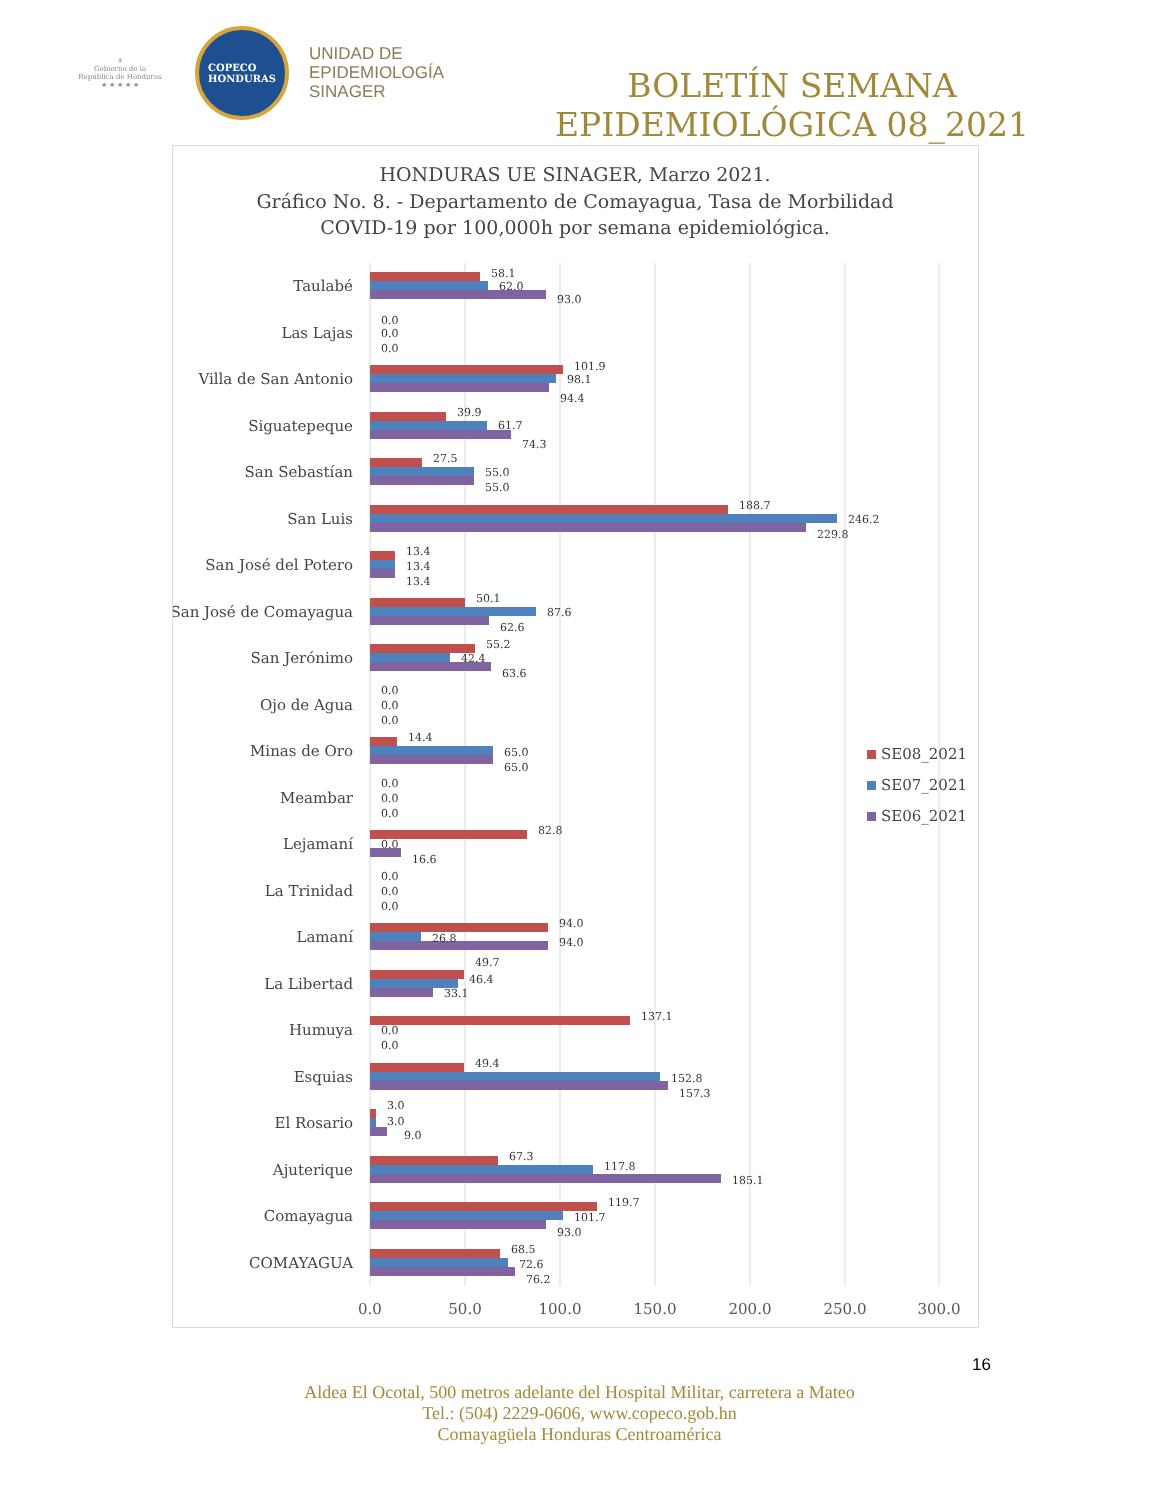⚜
Gobierno de la
República de Honduras
★ ★ ★ ★ ★
COPECO
HONDURAS
UNIDAD DE
EPIDEMIOLOGÍA
SINAGER
BOLETÍN SEMANA
EPIDEMIOLÓGICA 08_2021
HONDURAS UE SINAGER, Marzo 2021.
Gráfico No. 8. - Departamento de Comayagua, Tasa de Morbilidad
COVID-19 por 100,000h por semana epidemiológica.
Taulabé
Las Lajas
Villa de San Antonio
Siguatepeque
San Sebastían
San Luis
San José del Potero
San José de Comayagua
San Jerónimo
Ojo de Agua
Minas de Oro
Meambar
Lejamaní
La Trinidad
Lamaní
La Libertad
Humuya
Esquias
El Rosario
Ajuterique
Comayagua
COMAYAGUA
58.1
62.0
93.0
0.0
0.0
0.0
101.9
98.1
94.4
39.9
61.7
74.3
27.5
55.0
55.0
188.7
246.2
229.8
13.4
13.4
13.4
50.1
87.6
62.6
55.2
42.4
63.6
0.0
0.0
0.0
14.4
65.0
65.0
0.0
0.0
0.0
82.8
0.0
16.6
0.0
0.0
0.0
94.0
26.8
94.0
49.7
46.4
33.1
137.1
0.0
0.0
49.4
152.8
157.3
3.0
3.0
9.0
67.3
117.8
185.1
119.7
101.7
93.0
68.5
72.6
76.2
0.0
50.0
100.0
150.0
200.0
250.0
300.0
SE08_2021
SE07_2021
SE06_2021
16
Aldea El Ocotal, 500 metros adelante del Hospital Militar, carretera a Mateo
Tel.: (504) 2229-0606, www.copeco.gob.hn
Comayagüela Honduras Centroamérica